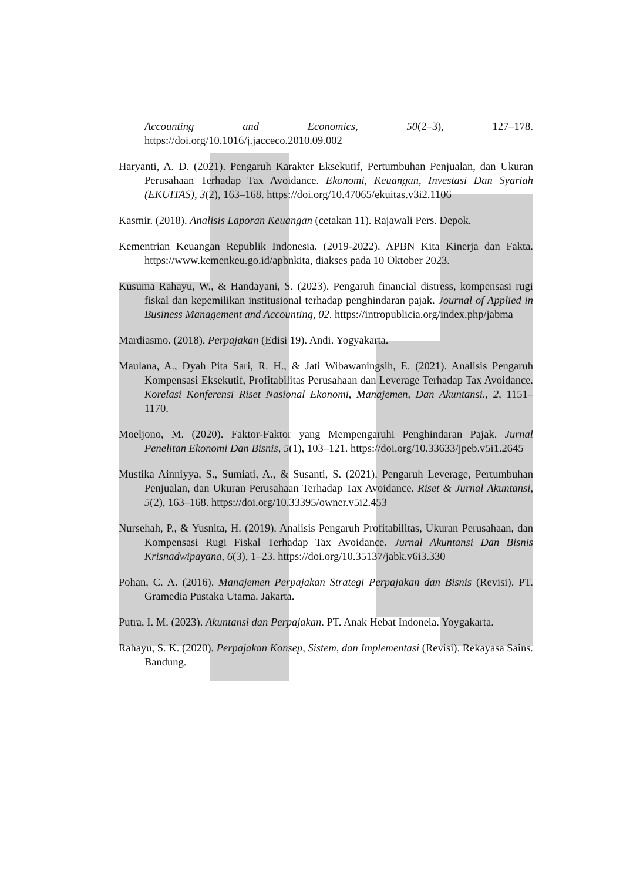Accounting and Economics, 50(2–3), 127–178. https://doi.org/10.1016/j.jacceco.2010.09.002
Haryanti, A. D. (2021). Pengaruh Karakter Eksekutif, Pertumbuhan Penjualan, dan Ukuran Perusahaan Terhadap Tax Avoidance. Ekonomi, Keuangan, Investasi Dan Syariah (EKUITAS), 3(2), 163–168. https://doi.org/10.47065/ekuitas.v3i2.1106
Kasmir. (2018). Analisis Laporan Keuangan (cetakan 11). Rajawali Pers. Depok.
Kementrian Keuangan Republik Indonesia. (2019-2022). APBN Kita Kinerja dan Fakta. https://www.kemenkeu.go.id/apbnkita, diakses pada 10 Oktober 2023.
Kusuma Rahayu, W., & Handayani, S. (2023). Pengaruh financial distress, kompensasi rugi fiskal dan kepemilikan institusional terhadap penghindaran pajak. Journal of Applied in Business Management and Accounting, 02. https://intropublicia.org/index.php/jabma
Mardiasmo. (2018). Perpajakan (Edisi 19). Andi. Yogyakarta.
Maulana, A., Dyah Pita Sari, R. H., & Jati Wibawaningsih, E. (2021). Analisis Pengaruh Kompensasi Eksekutif, Profitabilitas Perusahaan dan Leverage Terhadap Tax Avoidance. Korelasi Konferensi Riset Nasional Ekonomi, Manajemen, Dan Akuntansi., 2, 1151–1170.
Moeljono, M. (2020). Faktor-Faktor yang Mempengaruhi Penghindaran Pajak. Jurnal Penelitan Ekonomi Dan Bisnis, 5(1), 103–121. https://doi.org/10.33633/jpeb.v5i1.2645
Mustika Ainniyya, S., Sumiati, A., & Susanti, S. (2021). Pengaruh Leverage, Pertumbuhan Penjualan, dan Ukuran Perusahaan Terhadap Tax Avoidance. Riset & Jurnal Akuntansi, 5(2), 163–168. https://doi.org/10.33395/owner.v5i2.453
Nursehah, P., & Yusnita, H. (2019). Analisis Pengaruh Profitabilitas, Ukuran Perusahaan, dan Kompensasi Rugi Fiskal Terhadap Tax Avoidance. Jurnal Akuntansi Dan Bisnis Krisnadwipayana, 6(3), 1–23. https://doi.org/10.35137/jabk.v6i3.330
Pohan, C. A. (2016). Manajemen Perpajakan Strategi Perpajakan dan Bisnis (Revisi). PT. Gramedia Pustaka Utama. Jakarta.
Putra, I. M. (2023). Akuntansi dan Perpajakan. PT. Anak Hebat Indoneia. Yoygakarta.
Rahayu, S. K. (2020). Perpajakan Konsep, Sistem, dan Implementasi (Revisi). Rekayasa Sains. Bandung.